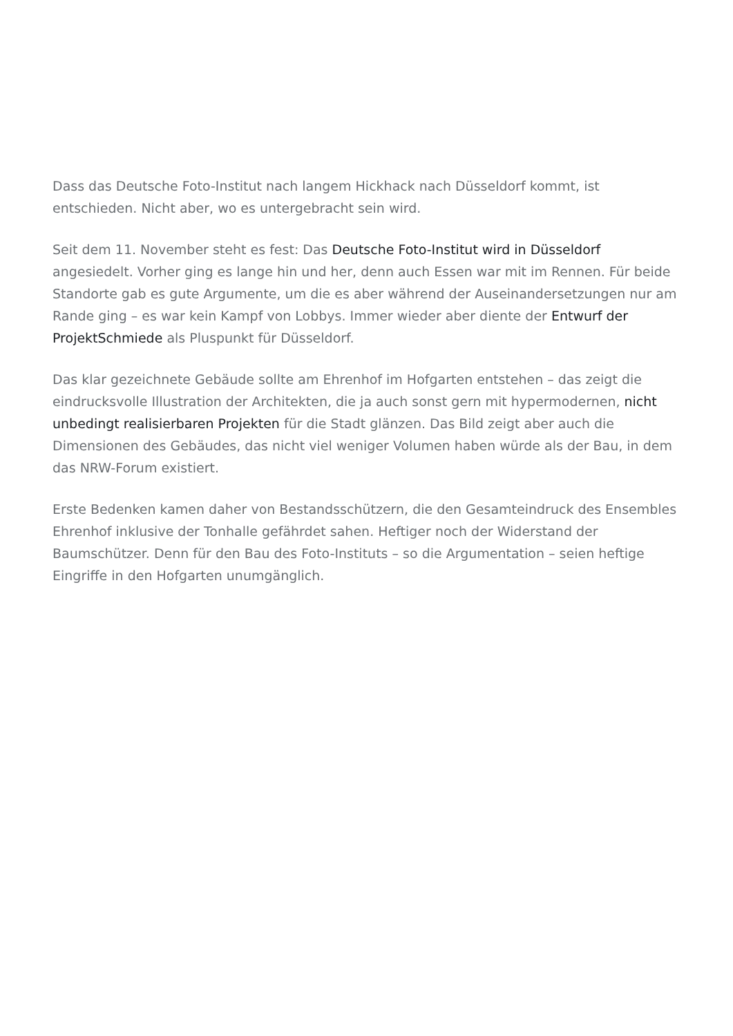Dass das Deutsche Foto-Institut nach langem Hickhack nach Düsseldorf kommt, ist entschieden. Nicht aber, wo es untergebracht sein wird.
Seit dem 11. November steht es fest: Das Deutsche Foto-Institut wird in Düsseldorf angesiedelt. Vorher ging es lange hin und her, denn auch Essen war mit im Rennen. Für beide Standorte gab es gute Argumente, um die es aber während der Auseinandersetzungen nur am Rande ging – es war kein Kampf von Lobbys. Immer wieder aber diente der Entwurf der ProjektSchmiede als Pluspunkt für Düsseldorf.
Das klar gezeichnete Gebäude sollte am Ehrenhof im Hofgarten entstehen – das zeigt die eindrucksvolle Illustration der Architekten, die ja auch sonst gern mit hypermodernen, nicht unbedingt realisierbaren Projekten für die Stadt glänzen. Das Bild zeigt aber auch die Dimensionen des Gebäudes, das nicht viel weniger Volumen haben würde als der Bau, in dem das NRW-Forum existiert.
Erste Bedenken kamen daher von Bestandsschützern, die den Gesamteindruck des Ensembles Ehrenhof inklusive der Tonhalle gefährdet sahen. Heftiger noch der Widerstand der Baumschützer. Denn für den Bau des Foto-Instituts – so die Argumentation – seien heftige Eingriffe in den Hofgarten unumgänglich.